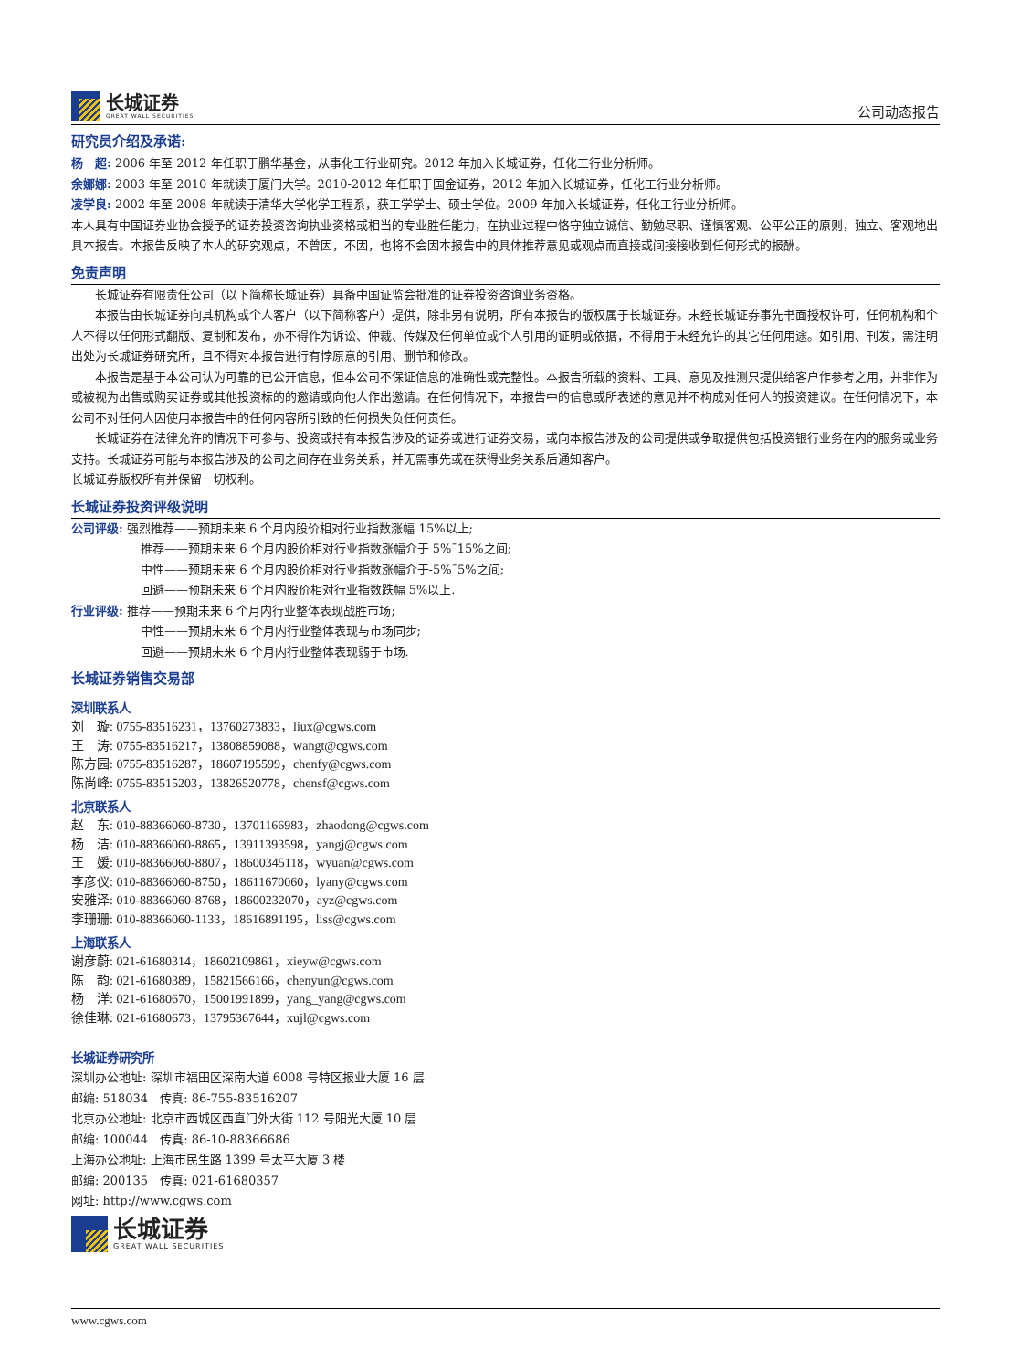长城证券
GREAT WALL SECURITIES
公司动态报告
研究员介绍及承诺:
杨　超: 2006 年至 2012 年任职于鹏华基金，从事化工行业研究。2012 年加入长城证券，任化工行业分析师。
余娜娜: 2003 年至 2010 年就读于厦门大学。2010-2012 年任职于国金证券，2012 年加入长城证券，任化工行业分析师。
凌学良: 2002 年至 2008 年就读于清华大学化学工程系，获工学学士、硕士学位。2009 年加入长城证券，任化工行业分析师。
本人具有中国证券业协会授予的证券投资咨询执业资格或相当的专业胜任能力，在执业过程中恪守独立诚信、勤勉尽职、谨慎客观、公平公正的原则，独立、客观地出具本报告。本报告反映了本人的研究观点，不曾因，不因，也将不会因本报告中的具体推荐意见或观点而直接或间接接收到任何形式的报酬。
免责声明
长城证券有限责任公司（以下简称长城证券）具备中国证监会批准的证券投资咨询业务资格。
本报告由长城证券向其机构或个人客户（以下简称客户）提供，除非另有说明，所有本报告的版权属于长城证券。未经长城证券事先书面授权许可，任何机构和个人不得以任何形式翻版、复制和发布，亦不得作为诉讼、仲裁、传媒及任何单位或个人引用的证明或依据，不得用于未经允许的其它任何用途。如引用、刊发，需注明出处为长城证券研究所，且不得对本报告进行有悖原意的引用、删节和修改。
本报告是基于本公司认为可靠的已公开信息，但本公司不保证信息的准确性或完整性。本报告所载的资料、工具、意见及推测只提供给客户作参考之用，并非作为或被视为出售或购买证券或其他投资标的的邀请或向他人作出邀请。在任何情况下，本报告中的信息或所表述的意见并不构成对任何人的投资建议。在任何情况下，本公司不对任何人因使用本报告中的任何内容所引致的任何损失负任何责任。
长城证券在法律允许的情况下可参与、投资或持有本报告涉及的证券或进行证券交易，或向本报告涉及的公司提供或争取提供包括投资银行业务在内的服务或业务支持。长城证券可能与本报告涉及的公司之间存在业务关系，并无需事先或在获得业务关系后通知客户。
长城证券版权所有并保留一切权利。
长城证券投资评级说明
公司评级: 强烈推荐——预期未来 6 个月内股价相对行业指数涨幅 15%以上;
推荐——预期未来 6 个月内股价相对行业指数涨幅介于 5%¯15%之间;
中性——预期未来 6 个月内股价相对行业指数涨幅介于-5%¯5%之间;
回避——预期未来 6 个月内股价相对行业指数跌幅 5%以上.
行业评级: 推荐——预期未来 6 个月内行业整体表现战胜市场;
中性——预期未来 6 个月内行业整体表现与市场同步;
回避——预期未来 6 个月内行业整体表现弱于市场.
长城证券销售交易部
深圳联系人
刘　璇: 0755-83516231，13760273833，liux@cgws.com
王　涛: 0755-83516217，13808859088，wangt@cgws.com
陈方园: 0755-83516287，18607195599，chenfy@cgws.com
陈尚峰: 0755-83515203，13826520778，chensf@cgws.com
北京联系人
赵　东: 010-88366060-8730，13701166983，zhaodong@cgws.com
杨　洁: 010-88366060-8865，13911393598，yangj@cgws.com
王　媛: 010-88366060-8807，18600345118，wyuan@cgws.com
李彦仪: 010-88366060-8750，18611670060，lyany@cgws.com
安雅泽: 010-88366060-8768，18600232070，ayz@cgws.com
李珊珊: 010-88366060-1133，18616891195，liss@cgws.com
上海联系人
谢彦蔚: 021-61680314，18602109861，xieyw@cgws.com
陈　韵: 021-61680389，15821566166，chenyun@cgws.com
杨　洋: 021-61680670，15001991899，yang_yang@cgws.com
徐佳琳: 021-61680673，13795367644，xujl@cgws.com
长城证券研究所
深圳办公地址: 深圳市福田区深南大道 6008 号特区报业大厦 16 层
邮编: 518034　传真: 86-755-83516207
北京办公地址: 北京市西城区西直门外大街 112 号阳光大厦 10 层
邮编: 100044　传真: 86-10-88366686
上海办公地址: 上海市民生路 1399 号太平大厦 3 楼
邮编: 200135　传真: 021-61680357
网址: http://www.cgws.com
长城证券
GREAT WALL SECURITIES
www.cgws.com